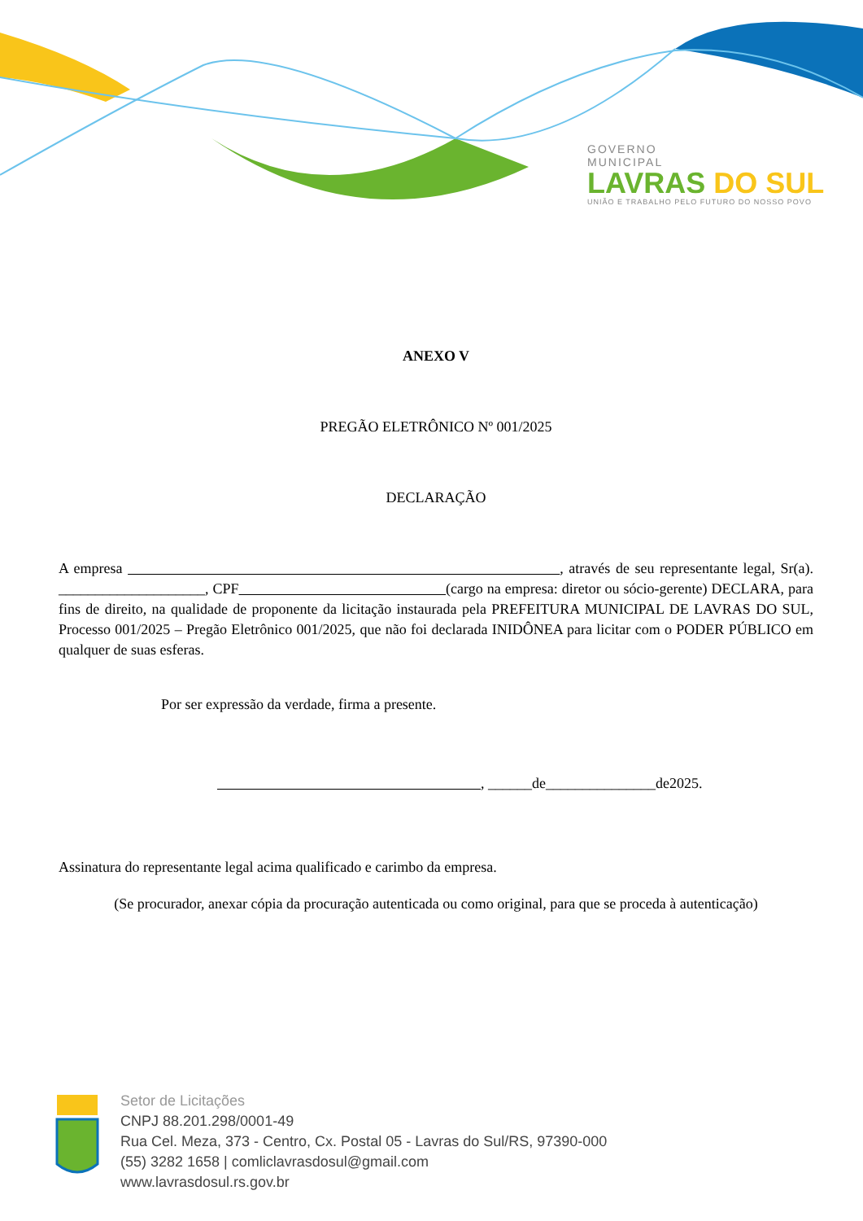GOVERNO
MUNICIPAL
LAVRAS DO SUL
UNIÃO E TRABALHO PELO FUTURO DO NOSSO POVO
ANEXO V
PREGÃO ELETRÔNICO Nº 001/2025
DECLARAÇÃO
A empresa , através de seu representante legal, Sr(a). ____________________, CPF (cargo na empresa: diretor ou sócio-gerente) DECLARA, para fins de direito, na qualidade de proponente da licitação instaurada pela PREFEITURA MUNICIPAL DE LAVRAS DO SUL, Processo 001/2025 – Pregão Eletrônico 001/2025, que não foi declarada INIDÔNEA para licitar com o PODER PÚBLICO em qualquer de suas esferas.
Por ser expressão da verdade, firma a presente.
, ______de_______________de2025.
Assinatura do representante legal acima qualificado e carimbo da empresa.
(Se procurador, anexar cópia da procuração autenticada ou como original, para que se proceda à autenticação)
Setor de Licitações
CNPJ 88.201.298/0001-49
Rua Cel. Meza, 373 - Centro, Cx. Postal 05 - Lavras do Sul/RS, 97390-000
(55) 3282 1658 | comliclavrasdosul@gmail.com
www.lavrasdosul.rs.gov.br